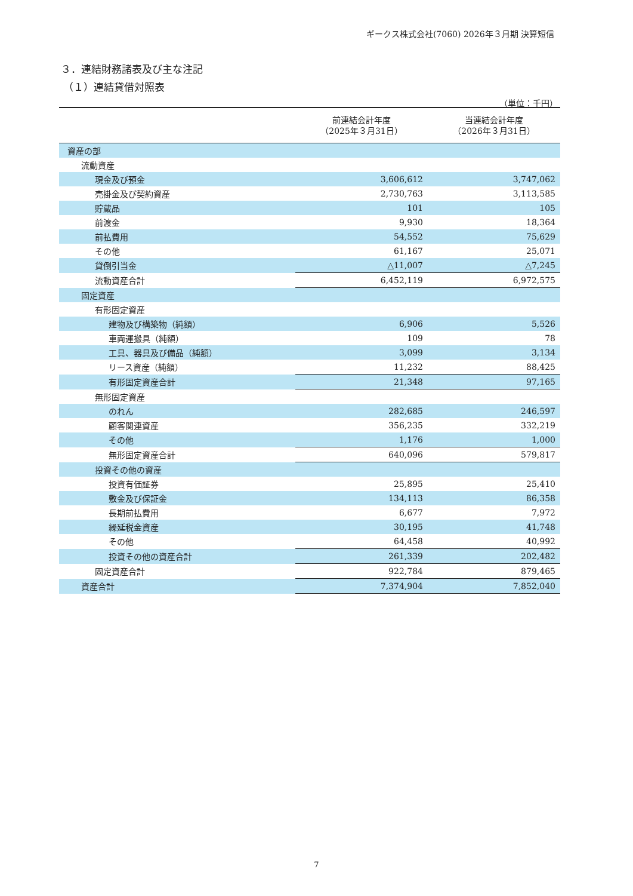ギークス株式会社(7060) 2026年３月期 決算短信
３．連結財務諸表及び主な注記
（１）連結貸借対照表
（単位：千円）
| | 前連結会計年度 （2025年３月31日） | 当連結会計年度 （2026年３月31日） |
| --- | --- | --- |
| 資産の部 | | |
| 流動資産 | | |
| 現金及び預金 | 3,606,612 | 3,747,062 |
| 売掛金及び契約資産 | 2,730,763 | 3,113,585 |
| 貯蔵品 | 101 | 105 |
| 前渡金 | 9,930 | 18,364 |
| 前払費用 | 54,552 | 75,629 |
| その他 | 61,167 | 25,071 |
| 貸倒引当金 | △11,007 | △7,245 |
| 流動資産合計 | 6,452,119 | 6,972,575 |
| 固定資産 | | |
| 有形固定資産 | | |
| 建物及び構築物（純額） | 6,906 | 5,526 |
| 車両運搬具（純額） | 109 | 78 |
| 工具、器具及び備品（純額） | 3,099 | 3,134 |
| リース資産（純額） | 11,232 | 88,425 |
| 有形固定資産合計 | 21,348 | 97,165 |
| 無形固定資産 | | |
| のれん | 282,685 | 246,597 |
| 顧客関連資産 | 356,235 | 332,219 |
| その他 | 1,176 | 1,000 |
| 無形固定資産合計 | 640,096 | 579,817 |
| 投資その他の資産 | | |
| 投資有価証券 | 25,895 | 25,410 |
| 敷金及び保証金 | 134,113 | 86,358 |
| 長期前払費用 | 6,677 | 7,972 |
| 繰延税金資産 | 30,195 | 41,748 |
| その他 | 64,458 | 40,992 |
| 投資その他の資産合計 | 261,339 | 202,482 |
| 固定資産合計 | 922,784 | 879,465 |
| 資産合計 | 7,374,904 | 7,852,040 |
7